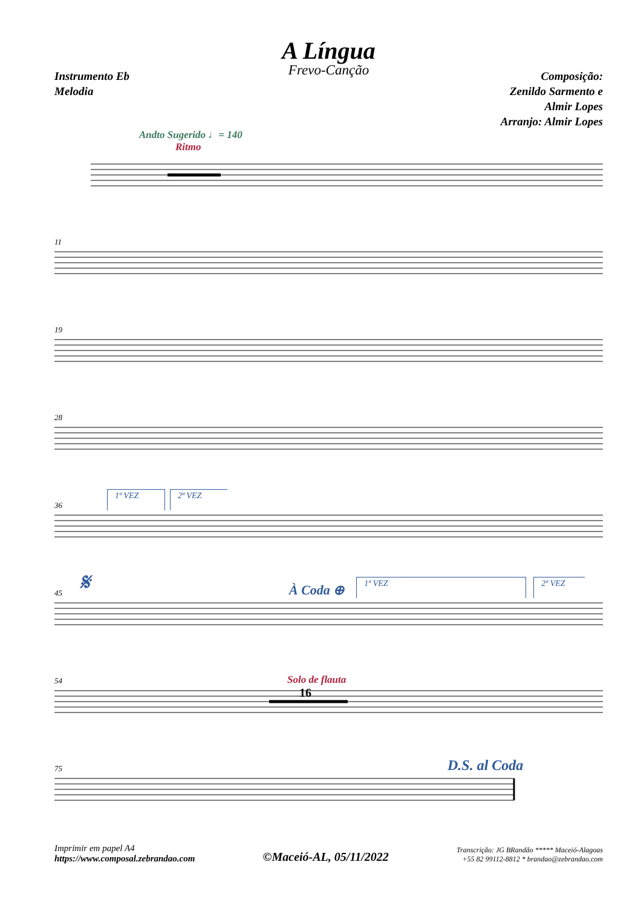A Língua
Frevo-Canção
Instrumento Eb
Melodia
Composição:
Zenildo Sarmento e
Almir Lopes
Arranjo: Almir Lopes
Andto Sugerido ♩= 140
Ritmo
11
19
28
36 1ª VEZ 2ª VEZ
45 𝄋 À Coda ⊕ 1ª VEZ 2ª VEZ
54 Solo de flauta
16
75 D.S. al Coda
Imprimir em papel A4
https://www.composal.zebrandao.com
©Maceió-AL, 05/11/2022
Transcrição: JG BRandão ***** Maceió-Alagoas
+55 82 99112-8812 * brandao@zebrandao.com